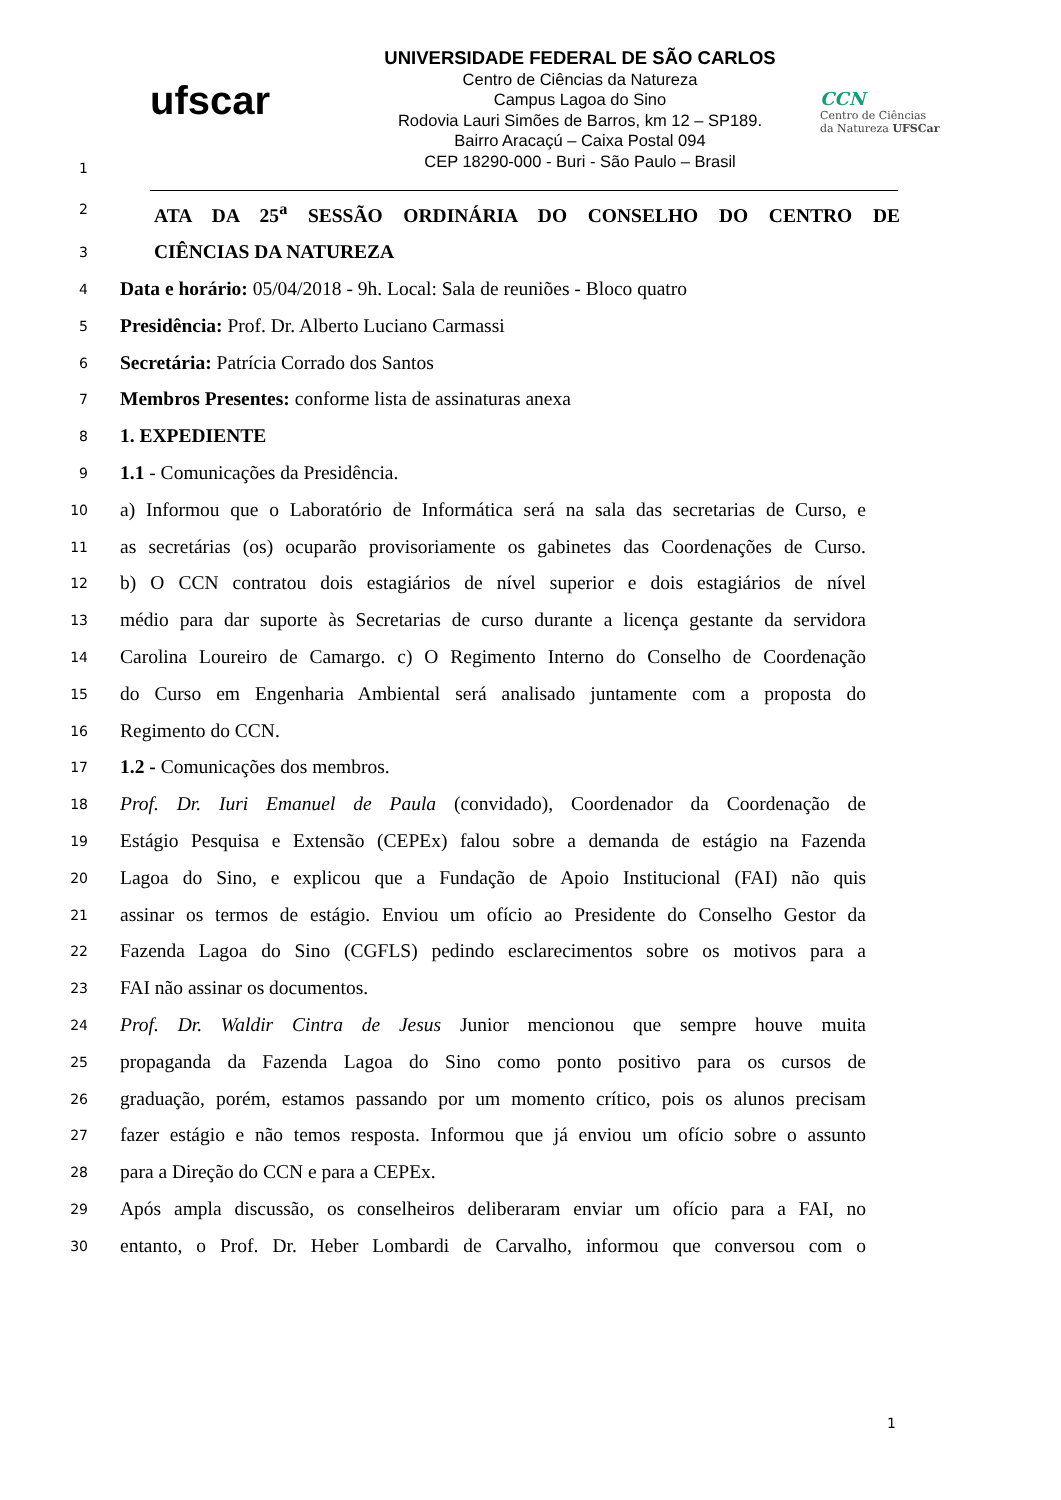1
ufscar
UNIVERSIDADE FEDERAL DE SÃO CARLOS
Centro de Ciências da Natureza
Campus Lagoa do Sino
Rodovia Lauri Simões de Barros, km 12 – SP189.
Bairro Aracaçú – Caixa Postal 094
CEP 18290-000 - Buri - São Paulo – Brasil
CCN
Centro de Ciências
da Natureza UFSCar
2
ATA DA 25<sup>a</sup> SESSÃO ORDINÁRIA DO CONSELHO DO CENTRO DE
3
CIÊNCIAS DA NATUREZA
4
Data e horário: 05/04/2018 - 9h. Local: Sala de reuniões - Bloco quatro
5
Presidência: Prof. Dr. Alberto Luciano Carmassi
6
Secretária: Patrícia Corrado dos Santos
7
Membros Presentes: conforme lista de assinaturas anexa
8
1. EXPEDIENTE
9
1.1 - Comunicações da Presidência.
10
a) Informou que o Laboratório de Informática será na sala das secretarias de Curso, e
11
as secretárias (os) ocuparão provisoriamente os gabinetes das Coordenações de Curso.
12
b) O CCN contratou dois estagiários de nível superior e dois estagiários de nível
13
médio para dar suporte às Secretarias de curso durante a licença gestante da servidora
14
Carolina Loureiro de Camargo. c) O Regimento Interno do Conselho de Coordenação
15
do Curso em Engenharia Ambiental será analisado juntamente com a proposta do
16
Regimento do CCN.
17
1.2 - Comunicações dos membros.
18
Prof. Dr. Iuri Emanuel de Paula (convidado), Coordenador da Coordenação de
19
Estágio Pesquisa e Extensão (CEPEx) falou sobre a demanda de estágio na Fazenda
20
Lagoa do Sino, e explicou que a Fundação de Apoio Institucional (FAI) não quis
21
assinar os termos de estágio. Enviou um ofício ao Presidente do Conselho Gestor da
22
Fazenda Lagoa do Sino (CGFLS) pedindo esclarecimentos sobre os motivos para a
23
FAI não assinar os documentos.
24
Prof. Dr. Waldir Cintra de Jesus Junior mencionou que sempre houve muita
25
propaganda da Fazenda Lagoa do Sino como ponto positivo para os cursos de
26
graduação, porém, estamos passando por um momento crítico, pois os alunos precisam
27
fazer estágio e não temos resposta. Informou que já enviou um ofício sobre o assunto
28
para a Direção do CCN e para a CEPEx.
29
Após ampla discussão, os conselheiros deliberaram enviar um ofício para a FAI, no
30
entanto, o Prof. Dr. Heber Lombardi de Carvalho, informou que conversou com o
1